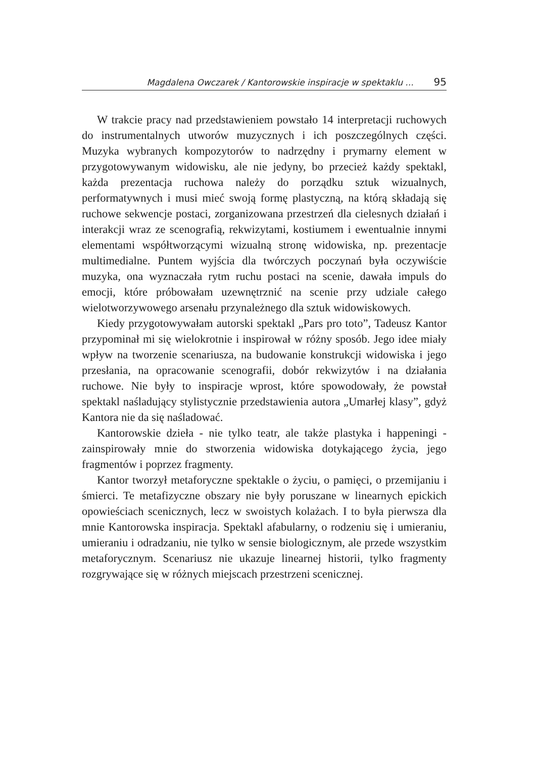Magdalena Owczarek / Kantorowskie inspiracje w spektaklu ... 95
W trakcie pracy nad przedstawieniem powstało 14 interpretacji ruchowych do instrumentalnych utworów muzycznych i ich poszczególnych części. Muzyka wybranych kompozytorów to nadrzędny i prymarny element w przygotowywanym widowisku, ale nie jedyny, bo przecież każdy spektakl, każda prezentacja ruchowa należy do porządku sztuk wizualnych, performatywnych i musi mieć swoją formę plastyczną, na którą składają się ruchowe sekwencje postaci, zorganizowana przestrzeń dla cielesnych działań i interakcji wraz ze scenografią, rekwizytami, kostiumem i ewentualnie innymi elementami współtworzącymi wizualną stronę widowiska, np. prezentacje multimedialne. Puntem wyjścia dla twórczych poczynań była oczywiście muzyka, ona wyznaczała rytm ruchu postaci na scenie, dawała impuls do emocji, które próbowałam uzewnętrznić na scenie przy udziale całego wielotworzywowego arsenału przynależnego dla sztuk widowiskowych.
Kiedy przygotowywałam autorski spektakl „Pars pro toto”, Tadeusz Kantor przypominał mi się wielokrotnie i inspirował w różny sposób. Jego idee miały wpływ na tworzenie scenariusza, na budowanie konstrukcji widowiska i jego przesłania, na opracowanie scenografii, dobór rekwizytów i na działania ruchowe. Nie były to inspiracje wprost, które spowodowały, że powstał spektakl naśladujący stylistycznie przedstawienia autora „Umarłej klasy”, gdyż Kantora nie da się naśladować.
Kantorowskie dzieła - nie tylko teatr, ale także plastyka i happeningi - zainspirowały mnie do stworzenia widowiska dotykającego życia, jego fragmentów i poprzez fragmenty.
Kantor tworzył metaforyczne spektakle o życiu, o pamięci, o przemijaniu i śmierci. Te metafizyczne obszary nie były poruszane w linearnych epickich opowieściach scenicznych, lecz w swoistych kolażach. I to była pierwsza dla mnie Kantorowska inspiracja. Spektakl afabularny, o rodzeniu się i umieraniu, umieraniu i odradzaniu, nie tylko w sensie biologicznym, ale przede wszystkim metaforycznym. Scenariusz nie ukazuje linearnej historii, tylko fragmenty rozgrywające się w różnych miejscach przestrzeni scenicznej.